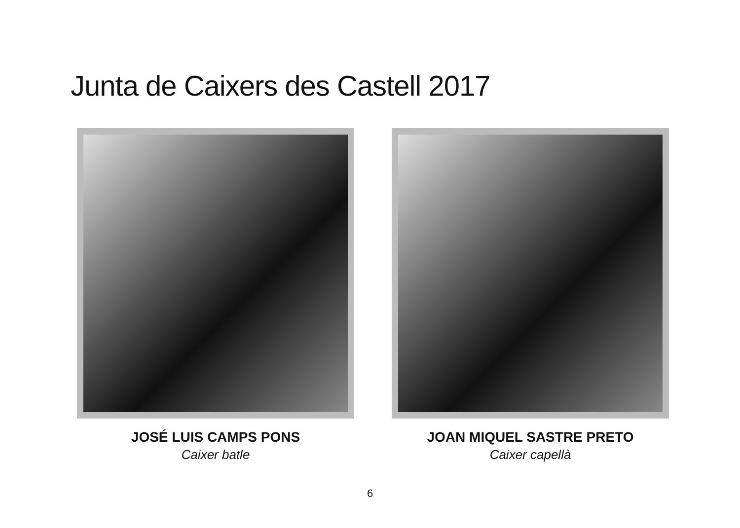Junta de Caixers des Castell 2017
JOSÉ LUIS CAMPS PONS
Caixer batle
JOAN MIQUEL SASTRE PRETO
Caixer capellà
6